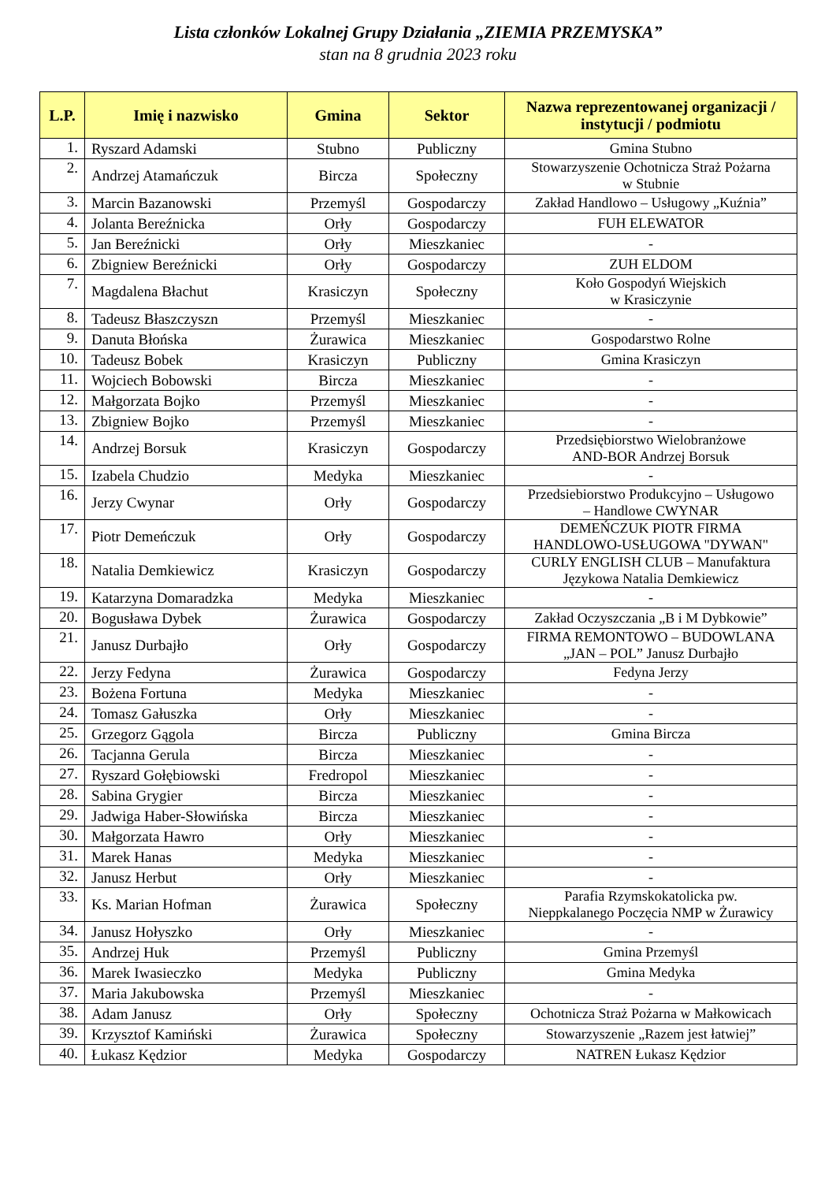Lista członków Lokalnej Grupy Działania „ZIEMIA PRZEMYSKA”
stan na 8 grudnia 2023 roku
| L.P. | Imię i nazwisko | Gmina | Sektor | Nazwa reprezentowanej organizacji / instytucji / podmiotu |
| --- | --- | --- | --- | --- |
| 1. | Ryszard Adamski | Stubno | Publiczny | Gmina Stubno |
| 2. | Andrzej Atamańczuk | Bircza | Społeczny | Stowarzyszenie Ochotnicza Straż Pożarna w Stubnie |
| 3. | Marcin Bazanowski | Przemyśl | Gospodarczy | Zakład Handlowo – Usługowy „Kuźnia” |
| 4. | Jolanta Bereźnicka | Orły | Gospodarczy | FUH ELEWATOR |
| 5. | Jan Bereźnicki | Orły | Mieszkaniec | - |
| 6. | Zbigniew Bereźnicki | Orły | Gospodarczy | ZUH ELDOM |
| 7. | Magdalena Błachut | Krasiczyn | Społeczny | Koło Gospodyń Wiejskich w Krasiczynie |
| 8. | Tadeusz Błaszczyszn | Przemyśl | Mieszkaniec | - |
| 9. | Danuta Błońska | Żurawica | Mieszkaniec | Gospodarstwo Rolne |
| 10. | Tadeusz Bobek | Krasiczyn | Publiczny | Gmina Krasiczyn |
| 11. | Wojciech Bobowski | Bircza | Mieszkaniec | - |
| 12. | Małgorzata Bojko | Przemyśl | Mieszkaniec | - |
| 13. | Zbigniew Bojko | Przemyśl | Mieszkaniec | - |
| 14. | Andrzej Borsuk | Krasiczyn | Gospodarczy | Przedsiębiorstwo Wielobranżowe AND-BOR Andrzej Borsuk |
| 15. | Izabela Chudzio | Medyka | Mieszkaniec | - |
| 16. | Jerzy Cwynar | Orły | Gospodarczy | Przedsiebiorstwo Produkcyjno – Usługowo – Handlowe CWYNAR |
| 17. | Piotr Demeńczuk | Orły | Gospodarczy | DEMEŃCZUK PIOTR FIRMA HANDLOWO-USŁUGOWA "DYWAN" |
| 18. | Natalia Demkiewicz | Krasiczyn | Gospodarczy | CURLY ENGLISH CLUB – Manufaktura Językowa Natalia Demkiewicz |
| 19. | Katarzyna Domaradzka | Medyka | Mieszkaniec | - |
| 20. | Bogusława Dybek | Żurawica | Gospodarczy | Zakład Oczyszczania „B i M Dybkowie” |
| 21. | Janusz Durbajło | Orły | Gospodarczy | FIRMA REMONTOWO – BUDOWLANA „JAN – POL” Janusz Durbajło |
| 22. | Jerzy Fedyna | Żurawica | Gospodarczy | Fedyna Jerzy |
| 23. | Bożena Fortuna | Medyka | Mieszkaniec | - |
| 24. | Tomasz Gałuszka | Orły | Mieszkaniec | - |
| 25. | Grzegorz Gągola | Bircza | Publiczny | Gmina Bircza |
| 26. | Tacjanna Gerula | Bircza | Mieszkaniec | - |
| 27. | Ryszard Gołębiowski | Fredropol | Mieszkaniec | - |
| 28. | Sabina Grygier | Bircza | Mieszkaniec | - |
| 29. | Jadwiga Haber-Słowińska | Bircza | Mieszkaniec | - |
| 30. | Małgorzata Hawro | Orły | Mieszkaniec | - |
| 31. | Marek Hanas | Medyka | Mieszkaniec | - |
| 32. | Janusz Herbut | Orły | Mieszkaniec | - |
| 33. | Ks. Marian Hofman | Żurawica | Społeczny | Parafia Rzymskokatolicka pw. Nieppkalanego Poczęcia NMP w Żurawicy |
| 34. | Janusz Hołyszko | Orły | Mieszkaniec | - |
| 35. | Andrzej Huk | Przemyśl | Publiczny | Gmina Przemyśl |
| 36. | Marek Iwasieczko | Medyka | Publiczny | Gmina Medyka |
| 37. | Maria Jakubowska | Przemyśl | Mieszkaniec | - |
| 38. | Adam Janusz | Orły | Społeczny | Ochotnicza Straż Pożarna w Małkowicach |
| 39. | Krzysztof Kamiński | Żurawica | Społeczny | Stowarzyszenie „Razem jest łatwiej” |
| 40. | Łukasz Kędzior | Medyka | Gospodarczy | NATREN Łukasz Kędzior |